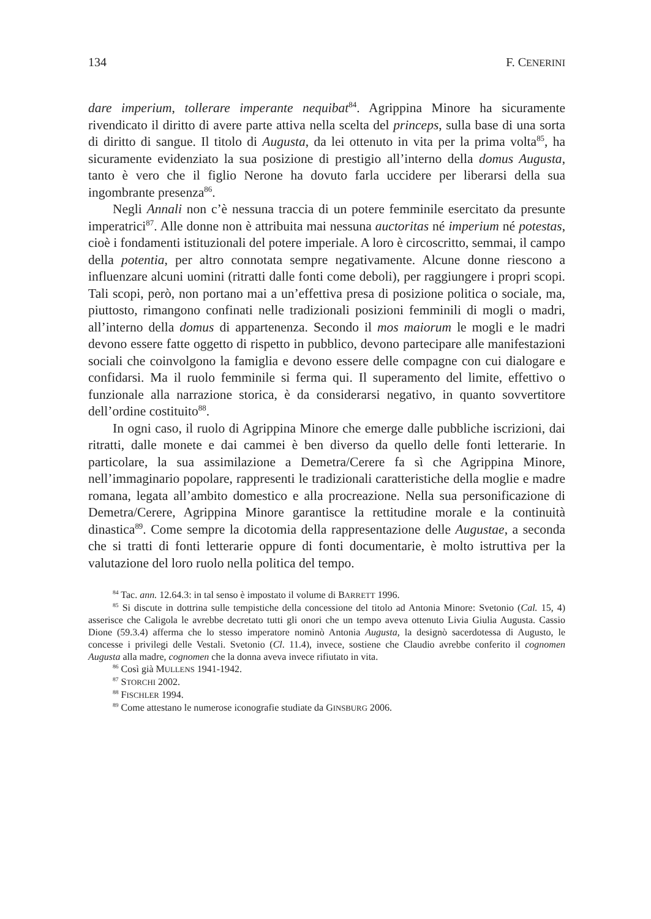134 F. CENERINI
dare imperium, tollerare imperante nequibat<sup>84</sup>. Agrippina Minore ha sicuramente rivendicato il diritto di avere parte attiva nella scelta del princeps, sulla base di una sorta di diritto di sangue. Il titolo di Augusta, da lei ottenuto in vita per la prima volta<sup>85</sup>, ha sicuramente evidenziato la sua posizione di prestigio all’interno della domus Augusta, tanto è vero che il figlio Nerone ha dovuto farla uccidere per liberarsi della sua ingombrante presenza<sup>86</sup>.
Negli Annali non c’è nessuna traccia di un potere femminile esercitato da presunte imperatrici<sup>87</sup>. Alle donne non è attribuita mai nessuna auctoritas né imperium né potestas, cioè i fondamenti istituzionali del potere imperiale. A loro è circoscritto, semmai, il campo della potentia, per altro connotata sempre negativamente. Alcune donne riescono a influenzare alcuni uomini (ritratti dalle fonti come deboli), per raggiungere i propri scopi. Tali scopi, però, non portano mai a un’effettiva presa di posizione politica o sociale, ma, piuttosto, rimangono confinati nelle tradizionali posizioni femminili di mogli o madri, all’interno della domus di appartenenza. Secondo il mos maiorum le mogli e le madri devono essere fatte oggetto di rispetto in pubblico, devono partecipare alle manifestazioni sociali che coinvolgono la famiglia e devono essere delle compagne con cui dialogare e confidarsi. Ma il ruolo femminile si ferma qui. Il superamento del limite, effettivo o funzionale alla narrazione storica, è da considerarsi negativo, in quanto sovvertitore dell’ordine costituito<sup>88</sup>.
In ogni caso, il ruolo di Agrippina Minore che emerge dalle pubbliche iscrizioni, dai ritratti, dalle monete e dai cammei è ben diverso da quello delle fonti letterarie. In particolare, la sua assimilazione a Demetra/Cerere fa sì che Agrippina Minore, nell’immaginario popolare, rappresenti le tradizionali caratteristiche della moglie e madre romana, legata all’ambito domestico e alla procreazione. Nella sua personificazione di Demetra/Cerere, Agrippina Minore garantisce la rettitudine morale e la continuità dinastica<sup>89</sup>. Come sempre la dicotomia della rappresentazione delle Augustae, a seconda che si tratti di fonti letterarie oppure di fonti documentarie, è molto istruttiva per la valutazione del loro ruolo nella politica del tempo.
<sup>84</sup> Tac. ann. 12.64.3: in tal senso è impostato il volume di BARRETT 1996.
<sup>85</sup> Si discute in dottrina sulle tempistiche della concessione del titolo ad Antonia Minore: Svetonio (Cal. 15, 4) asserisce che Caligola le avrebbe decretato tutti gli onori che un tempo aveva ottenuto Livia Giulia Augusta. Cassio Dione (59.3.4) afferma che lo stesso imperatore nominò Antonia Augusta, la designò sacerdotessa di Augusto, le concesse i privilegi delle Vestali. Svetonio (Cl. 11.4), invece, sostiene che Claudio avrebbe conferito il cognomen Augusta alla madre, cognomen che la donna aveva invece rifiutato in vita.
<sup>86</sup> Così già MULLENS 1941-1942.
<sup>87</sup> STORCHI 2002.
<sup>88</sup> FISCHLER 1994.
<sup>89</sup> Come attestano le numerose iconografie studiate da GINSBURG 2006.